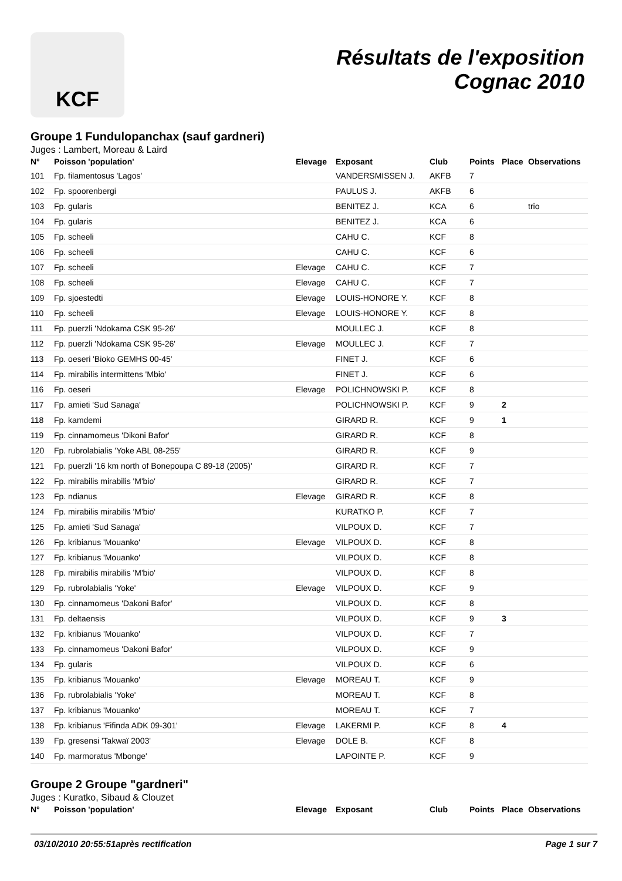KCF
Résultats de l'exposition
Cognac 2010
Groupe 1 Fundulopanchax (sauf gardneri)
Juges : Lambert, Moreau & Laird
| N° | Poisson 'population' | Elevage | Exposant | Club | Points | Place | Observations |
| --- | --- | --- | --- | --- | --- | --- | --- |
| 101 | Fp. filamentosus 'Lagos' | | VANDERSMISSEN J. | AKFB | 7 | | |
| 102 | Fp. spoorenbergi | | PAULUS J. | AKFB | 6 | | |
| 103 | Fp. gularis | | BENITEZ J. | KCA | 6 | | trio |
| 104 | Fp. gularis | | BENITEZ J. | KCA | 6 | | |
| 105 | Fp. scheeli | | CAHU C. | KCF | 8 | | |
| 106 | Fp. scheeli | | CAHU C. | KCF | 6 | | |
| 107 | Fp. scheeli | Elevage | CAHU C. | KCF | 7 | | |
| 108 | Fp. scheeli | Elevage | CAHU C. | KCF | 7 | | |
| 109 | Fp. sjoestedti | Elevage | LOUIS-HONORE Y. | KCF | 8 | | |
| 110 | Fp. scheeli | Elevage | LOUIS-HONORE Y. | KCF | 8 | | |
| 111 | Fp. puerzli 'Ndokama CSK 95-26' | | MOULLEC J. | KCF | 8 | | |
| 112 | Fp. puerzli 'Ndokama CSK 95-26' | Elevage | MOULLEC J. | KCF | 7 | | |
| 113 | Fp. oeseri 'Bioko GEMHS 00-45' | | FINET J. | KCF | 6 | | |
| 114 | Fp. mirabilis intermittens 'Mbio' | | FINET J. | KCF | 6 | | |
| 116 | Fp. oeseri | Elevage | POLICHNOWSKI P. | KCF | 8 | | |
| 117 | Fp. amieti 'Sud Sanaga' | | POLICHNOWSKI P. | KCF | 9 | 2 | |
| 118 | Fp. kamdemi | | GIRARD R. | KCF | 9 | 1 | |
| 119 | Fp. cinnamomeus 'Dikoni Bafor' | | GIRARD R. | KCF | 8 | | |
| 120 | Fp. rubrolabialis 'Yoke ABL 08-255' | | GIRARD R. | KCF | 9 | | |
| 121 | Fp. puerzli '16 km north of Bonepoupa C 89-18 (2005)' | | GIRARD R. | KCF | 7 | | |
| 122 | Fp. mirabilis mirabilis 'M'bio' | | GIRARD R. | KCF | 7 | | |
| 123 | Fp. ndianus | Elevage | GIRARD R. | KCF | 8 | | |
| 124 | Fp. mirabilis mirabilis 'M'bio' | | KURATKO P. | KCF | 7 | | |
| 125 | Fp. amieti 'Sud Sanaga' | | VILPOUX D. | KCF | 7 | | |
| 126 | Fp. kribianus 'Mouanko' | Elevage | VILPOUX D. | KCF | 8 | | |
| 127 | Fp. kribianus 'Mouanko' | | VILPOUX D. | KCF | 8 | | |
| 128 | Fp. mirabilis mirabilis 'M'bio' | | VILPOUX D. | KCF | 8 | | |
| 129 | Fp. rubrolabialis 'Yoke' | Elevage | VILPOUX D. | KCF | 9 | | |
| 130 | Fp. cinnamomeus 'Dakoni Bafor' | | VILPOUX D. | KCF | 8 | | |
| 131 | Fp. deltaensis | | VILPOUX D. | KCF | 9 | 3 | |
| 132 | Fp. kribianus 'Mouanko' | | VILPOUX D. | KCF | 7 | | |
| 133 | Fp. cinnamomeus 'Dakoni Bafor' | | VILPOUX D. | KCF | 9 | | |
| 134 | Fp. gularis | | VILPOUX D. | KCF | 6 | | |
| 135 | Fp. kribianus 'Mouanko' | Elevage | MOREAU T. | KCF | 9 | | |
| 136 | Fp. rubrolabialis 'Yoke' | | MOREAU T. | KCF | 8 | | |
| 137 | Fp. kribianus 'Mouanko' | | MOREAU T. | KCF | 7 | | |
| 138 | Fp. kribianus 'Fifinda ADK 09-301' | Elevage | LAKERMI P. | KCF | 8 | 4 | |
| 139 | Fp. gresensi 'Takwaï 2003' | Elevage | DOLE B. | KCF | 8 | | |
| 140 | Fp. marmoratus 'Mbonge' | | LAPOINTE P. | KCF | 9 | | |
Groupe 2 Groupe "gardneri"
Juges : Kuratko, Sibaud & Clouzet
| N° | Poisson 'population' | Elevage | Exposant | Club | Points | Place | Observations |
| --- | --- | --- | --- | --- | --- | --- | --- |
03/10/2010 20:55:51après rectification Page 1 sur 7